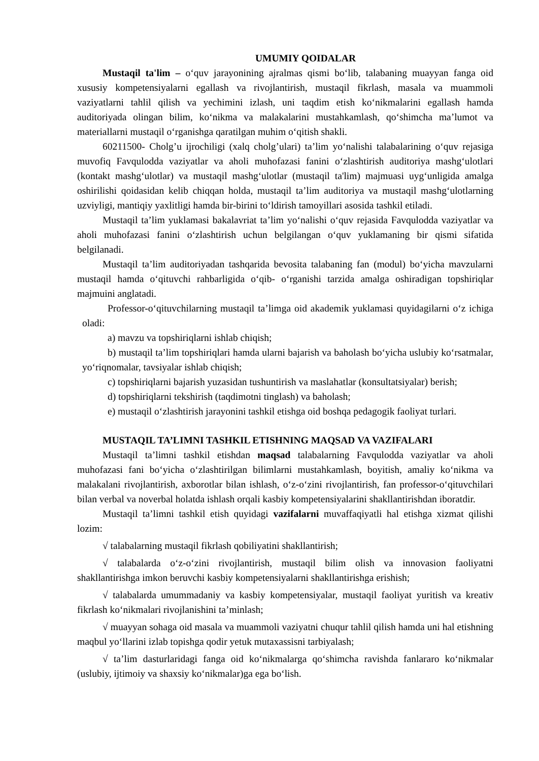UMUMIY QOIDALAR
Mustaqil ta'lim – o‘quv jarayonining ajralmas qismi bo‘lib, talabaning muayyan fanga oid xususiy kompetensiyalarni egallash va rivojlantirish, mustaqil fikrlash, masala va muammoli vaziyatlarni tahlil qilish va yechimini izlash, uni taqdim etish ko‘nikmalarini egallash hamda auditoriyada olingan bilim, ko‘nikma va malakalarini mustahkamlash, qo‘shimcha ma’lumot va materiallarni mustaqil o‘rganishga qaratilgan muhim o‘qitish shakli.
60211500- Cholg’u ijrochiligi (xalq cholg’ulari) ta’lim yo‘nalishi talabalarining o‘quv rejasiga muvofiq Favqulodda vaziyatlar va aholi muhofazasi fanini o‘zlashtirish auditoriya mashg‘ulotlari (kontakt mashg‘ulotlar) va mustaqil mashg‘ulotlar (mustaqil ta'lim) majmuasi uyg‘unligida amalga oshirilishi qoidasidan kelib chiqqan holda, mustaqil ta’lim auditoriya va mustaqil mashg‘ulotlarning uzviyligi, mantiqiy yaxlitligi hamda bir-birini to‘ldirish tamoyillari asosida tashkil etiladi.
Mustaqil ta’lim yuklamasi bakalavriat ta’lim yo‘nalishi o‘quv rejasida Favqulodda vaziyatlar va aholi muhofazasi fanini o‘zlashtirish uchun belgilangan o‘quv yuklamaning bir qismi sifatida belgilanadi.
Mustaqil ta’lim auditoriyadan tashqarida bevosita talabaning fan (modul) bo‘yicha mavzularni mustaqil hamda o‘qituvchi rahbarligida o‘qib- o‘rganishi tarzida amalga oshiradigan topshiriqlar majmuini anglatadi.
Professor-o‘qituvchilarning mustaqil ta’limga oid akademik yuklamasi quyidagilarni o‘z ichiga oladi:
a) mavzu va topshiriqlarni ishlab chiqish;
b) mustaqil ta’lim topshiriqlari hamda ularni bajarish va baholash bo‘yicha uslubiy ko‘rsatmalar, yo‘riqnomalar, tavsiyalar ishlab chiqish;
c) topshiriqlarni bajarish yuzasidan tushuntirish va maslahatlar (konsultatsiyalar) berish;
d) topshiriqlarni tekshirish (taqdimotni tinglash) va baholash;
e) mustaqil o‘zlashtirish jarayonini tashkil etishga oid boshqa pedagogik faoliyat turlari.
MUSTAQIL TA’LIMNI TASHKIL ETISHNING MAQSAD VA VAZIFALARI
Mustaqil ta’limni tashkil etishdan maqsad talabalarning Favqulodda vaziyatlar va aholi muhofazasi fani bo‘yicha o‘zlashtirilgan bilimlarni mustahkamlash, boyitish, amaliy ko‘nikma va malakalani rivojlantirish, axborotlar bilan ishlash, o‘z-o‘zini rivojlantirish, fan professor-o‘qituvchilari bilan verbal va noverbal holatda ishlash orqali kasbiy kompetensiyalarini shakllantirishdan iboratdir.
Mustaqil ta’limni tashkil etish quyidagi vazifalarni muvaffaqiyatli hal etishga xizmat qilishi lozim:
√ talabalarning mustaqil fikrlash qobiliyatini shakllantirish;
√ talabalarda o‘z-o‘zini rivojlantirish, mustaqil bilim olish va innovasion faoliyatni shakllantirishga imkon beruvchi kasbiy kompetensiyalarni shakllantirishga erishish;
√ talabalarda umummadaniy va kasbiy kompetensiyalar, mustaqil faoliyat yuritish va kreativ fikrlash ko‘nikmalari rivojlanishini ta’minlash;
√ muayyan sohaga oid masala va muammoli vaziyatni chuqur tahlil qilish hamda uni hal etishning maqbul yo‘llarini izlab topishga qodir yetuk mutaxassisni tarbiyalash;
√ ta’lim dasturlaridagi fanga oid ko‘nikmalarga qo‘shimcha ravishda fanlararo ko‘nikmalar (uslubiy, ijtimoiy va shaxsiy ko‘nikmalar)ga ega bo‘lish.